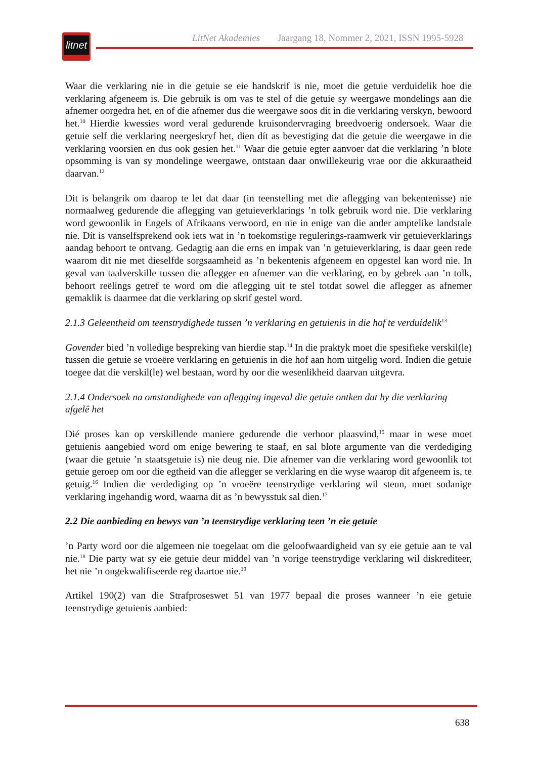LitNet Akademies Jaargang 18, Nommer 2, 2021, ISSN 1995-5928
litnet
Waar die verklaring nie in die getuie se eie handskrif is nie, moet die getuie verduidelik hoe die verklaring afgeneem is. Die gebruik is om vas te stel of die getuie sy weergawe mondelings aan die afnemer oorgedra het, en of die afnemer dus die weergawe soos dit in die verklaring verskyn, bewoord het.<sup>10</sup> Hierdie kwessies word veral gedurende kruisondervraging breedvoerig ondersoek. Waar die getuie self die verklaring neergeskryf het, dien dít as bevestiging dat die getuie die weergawe in die verklaring voorsien en dus ook gesien het.<sup>11</sup> Waar die getuie egter aanvoer dat die verklaring ’n blote opsomming is van sy mondelinge weergawe, ontstaan daar onwillekeurig vrae oor die akkuraatheid daarvan.<sup>12</sup>
Dit is belangrik om daarop te let dat daar (in teenstelling met die aflegging van bekentenisse) nie normaalweg gedurende die aflegging van getuieverklarings ’n tolk gebruik word nie. Die verklaring word gewoonlik in Engels of Afrikaans verwoord, en nie in enige van die ander amptelike landstale nie. Dít is vanselfsprekend ook iets wat in ’n toekomstige regulerings-raamwerk vir getuieverklarings aandag behoort te ontvang. Gedagtig aan die erns en impak van ’n getuieverklaring, is daar geen rede waarom dit nie met dieselfde sorgsaamheid as ’n bekentenis afgeneem en opgestel kan word nie. In geval van taalverskille tussen die aflegger en afnemer van die verklaring, en by gebrek aan ’n tolk, behoort reëlings getref te word om die aflegging uit te stel totdat sowel die aflegger as afnemer gemaklik is daarmee dat die verklaring op skrif gestel word.
2.1.3 Geleentheid om teenstrydighede tussen ’n verklaring en getuienis in die hof te verduidelik<sup>13</sup>
Govender bied ’n volledige bespreking van hierdie stap.<sup>14</sup> In die praktyk moet die spesifieke verskil(le) tussen die getuie se vroeëre verklaring en getuienis in die hof aan hom uitgelig word. Indien die getuie toegee dat die verskil(le) wel bestaan, word hy oor die wesenlikheid daarvan uitgevra.
2.1.4 Ondersoek na omstandighede van aflegging ingeval die getuie ontken dat hy die verklaring afgelê het
Dié proses kan op verskillende maniere gedurende die verhoor plaasvind,<sup>15</sup> maar in wese moet getuienis aangebied word om enige bewering te staaf, en sal blote argumente van die verdediging (waar die getuie ’n staatsgetuie is) nie deug nie. Die afnemer van die verklaring word gewoonlik tot getuie geroep om oor die egtheid van die aflegger se verklaring en die wyse waarop dit afgeneem is, te getuig.<sup>16</sup> Indien die verdediging op ’n vroeëre teenstrydige verklaring wil steun, moet sodanige verklaring ingehandig word, waarna dit as ’n bewysstuk sal dien.<sup>17</sup>
2.2 Die aanbieding en bewys van ’n teenstrydige verklaring teen ’n eie getuie
’n Party word oor die algemeen nie toegelaat om die geloofwaardigheid van sy eie getuie aan te val nie.<sup>18</sup> Die party wat sy eie getuie deur middel van ’n vorige teenstrydige verklaring wil diskrediteer, het nie ’n ongekwalifiseerde reg daartoe nie.<sup>19</sup>
Artikel 190(2) van die Strafproseswet 51 van 1977 bepaal die proses wanneer ’n eie getuie teenstrydige getuienis aanbied:
638